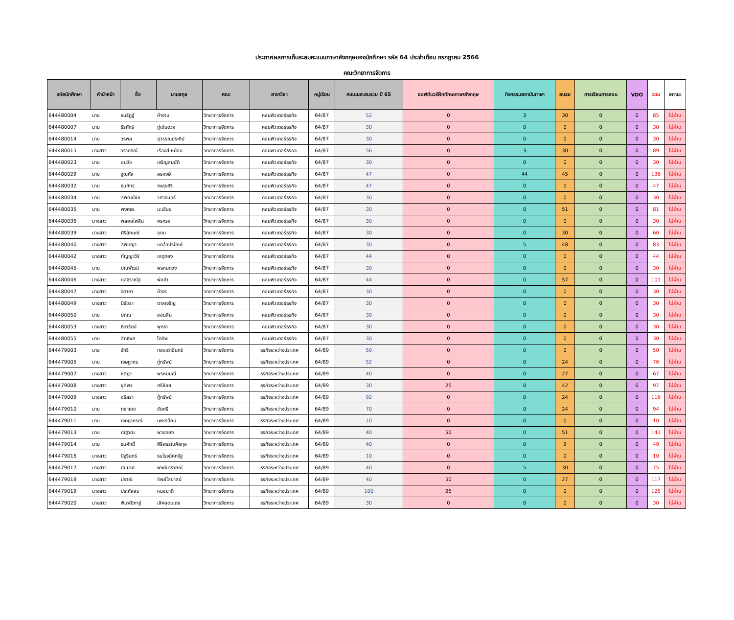ประกาศผลการเก็บสะสมคะแนนภาษาอังกฤษของนักศึกษา รหัส 64 ประจำเดือน กรกฎาคม 2566
คณะวิทยาการจัดการ
| รหัสนักศึกษา | คำนำหน้า | ชื่อ | นามสกุล | คณะ | สาขาวิชา | หมู่เรียน | คะแนนสะสมรวม ปี 65 | ซอฟต์แวร์ฝึกทักษะภาษาอังกฤษ | กิจกรรมสถาบันภาษา | อบรม | การเรียนการสอน | VDO | รวม | สถานะ |
| --- | --- | --- | --- | --- | --- | --- | --- | --- | --- | --- | --- | --- | --- | --- |
| 644480004 | นาย | ธนรัฏฐ์ | คำงาม | วิทยาการจัดการ | คอมพิวเตอร์ธุรกิจ | 64/87 | 52 | 0 | 3 | 30 | 0 | 0 | 85 | ไม่ผ่าน |
| 644480007 | นาย | ธีรภัทร์ | ภู่เด่นดวง | วิทยาการจัดการ | คอมพิวเตอร์ธุรกิจ | 64/87 | 30 | 0 | 0 | 0 | 0 | 0 | 30 | ไม่ผ่าน |
| 644480014 | นาย | วรพล | สุวรรณประทีป | วิทยาการจัดการ | คอมพิวเตอร์ธุรกิจ | 64/87 | 30 | 0 | 0 | 0 | 0 | 0 | 30 | ไม่ผ่าน |
| 644480015 | นางสาว | วราภรณ์ | เรืองสีเหมือน | วิทยาการจัดการ | คอมพิวเตอร์ธุรกิจ | 64/87 | 56 | 0 | 3 | 30 | 0 | 0 | 89 | ไม่ผ่าน |
| 644480023 | นาย | อนวัช | เจริญสมบัติ | วิทยาการจัดการ | คอมพิวเตอร์ธุรกิจ | 64/87 | 30 | 0 | 0 | 0 | 0 | 0 | 30 | ไม่ผ่าน |
| 644480029 | นาย | ฐณภัส | สรหงษ์ | วิทยาการจัดการ | คอมพิวเตอร์ธุรกิจ | 64/87 | 47 | 0 | 44 | 45 | 0 | 0 | 136 | ไม่ผ่าน |
| 644480032 | นาย | ธนภัทร | จงสุขศิริ | วิทยาการจัดการ | คอมพิวเตอร์ธุรกิจ | 64/87 | 47 | 0 | 0 | 0 | 0 | 0 | 47 | ไม่ผ่าน |
| 644480034 | นาย | สุพัฒน์ชัย | วิศวจันทร์ | วิทยาการจัดการ | คอมพิวเตอร์ธุรกิจ | 64/87 | 30 | 0 | 0 | 0 | 0 | 0 | 30 | ไม่ผ่าน |
| 644480035 | นาย | พงศธร | มะเอียง | วิทยาการจัดการ | คอมพิวเตอร์ธุรกิจ | 64/87 | 30 | 0 | 0 | 51 | 0 | 0 | 81 | ไม่ผ่าน |
| 644480036 | นางสาว | พลอยไพลิน | ศรทรง | วิทยาการจัดการ | คอมพิวเตอร์ธุรกิจ | 64/87 | 30 | 0 | 0 | 0 | 0 | 0 | 30 | ไม่ผ่าน |
| 644480039 | นางสาว | ศิริลักษณ์ | อุดม | วิทยาการจัดการ | คอมพิวเตอร์ธุรกิจ | 64/87 | 30 | 0 | 0 | 30 | 0 | 0 | 60 | ไม่ผ่าน |
| 644480040 | นางสาว | สุพิชญา | แคล้วปรปักษ์ | วิทยาการจัดการ | คอมพิวเตอร์ธุรกิจ | 64/87 | 30 | 0 | 5 | 48 | 0 | 0 | 83 | ไม่ผ่าน |
| 644480042 | นางสาว | กัญญาวีร์ | เกตุทอง | วิทยาการจัดการ | คอมพิวเตอร์ธุรกิจ | 64/87 | 44 | 0 | 0 | 0 | 0 | 0 | 44 | ไม่ผ่าน |
| 644480045 | นาย | ปณพัฒน์ | พรหมดวง | วิทยาการจัดการ | คอมพิวเตอร์ธุรกิจ | 64/87 | 30 | 0 | 0 | 0 | 0 | 0 | 30 | ไม่ผ่าน |
| 644480046 | นางสาว | กุลจิราณัฐ | พ่อค้า | วิทยาการจัดการ | คอมพิวเตอร์ธุรกิจ | 64/87 | 44 | 0 | 0 | 57 | 0 | 0 | 101 | ไม่ผ่าน |
| 644480047 | นางสาว | จิดาภา | กำจร | วิทยาการจัดการ | คอมพิวเตอร์ธุรกิจ | 64/87 | 30 | 0 | 0 | 0 | 0 | 0 | 30 | ไม่ผ่าน |
| 644480049 | นางสาว | นิรัชรา | ตาลเจริญ | วิทยาการจัดการ | คอมพิวเตอร์ธุรกิจ | 64/87 | 30 | 0 | 0 | 0 | 0 | 0 | 30 | ไม่ผ่าน |
| 644480050 | นาย | ปฤณ | ออมสิน | วิทยาการจัดการ | คอมพิวเตอร์ธุรกิจ | 64/87 | 30 | 0 | 0 | 0 | 0 | 0 | 30 | ไม่ผ่าน |
| 644480053 | นางสาว | ธิดารัตน์ | พุทธา | วิทยาการจัดการ | คอมพิวเตอร์ธุรกิจ | 64/87 | 30 | 0 | 0 | 0 | 0 | 0 | 30 | ไม่ผ่าน |
| 644480055 | นาย | สิทธิพล | โตทัพ | วิทยาการจัดการ | คอมพิวเตอร์ธุรกิจ | 64/87 | 30 | 0 | 0 | 0 | 0 | 0 | 30 | ไม่ผ่าน |
| 644479003 | นาย | จักรี | ทองเต่าอินทร์ | วิทยาการจัดการ | ธุรกิจระหว่างประเทศ | 64/89 | 50 | 0 | 0 | 0 | 0 | 0 | 50 | ไม่ผ่าน |
| 644479005 | นาย | เจษฎากร | กู่ทรัพย์ | วิทยาการจัดการ | ธุรกิจระหว่างประเทศ | 64/89 | 52 | 0 | 0 | 24 | 0 | 0 | 76 | ไม่ผ่าน |
| 644479007 | นางสาว | ชลิฎา | พรหมมณี | วิทยาการจัดการ | ธุรกิจระหว่างประเทศ | 64/89 | 40 | 0 | 0 | 27 | 0 | 0 | 67 | ไม่ผ่าน |
| 644479008 | นางสาว | ชุลีพร | ศรีย้อย | วิทยาการจัดการ | ธุรกิจระหว่างประเทศ | 64/89 | 30 | 25 | 0 | 42 | 0 | 0 | 97 | ไม่ผ่าน |
| 644479009 | นางสาว | อริสรา | กู้ทรัพย์ | วิทยาการจัดการ | ธุรกิจระหว่างประเทศ | 64/89 | 92 | 0 | 0 | 24 | 0 | 0 | 116 | ไม่ผ่าน |
| 644479010 | นาย | ทชาเดช | ชัยศรี | วิทยาการจัดการ | ธุรกิจระหว่างประเทศ | 64/89 | 70 | 0 | 0 | 24 | 0 | 0 | 94 | ไม่ผ่าน |
| 644479011 | นาย | เจษฎาภรณ์ | เพชรป้อม | วิทยาการจัดการ | ธุรกิจระหว่างประเทศ | 64/89 | 10 | 0 | 0 | 0 | 0 | 0 | 10 | ไม่ผ่าน |
| 644479013 | นาย | ณัฐวุฒ | พวงทอง | วิทยาการจัดการ | ธุรกิจระหว่างประเทศ | 64/89 | 40 | 50 | 0 | 51 | 0 | 0 | 141 | ไม่ผ่าน |
| 644479014 | นาย | ธนศักดิ์ | ศิริพรรณศิลกุล | วิทยาการจัดการ | ธุรกิจระหว่างประเทศ | 64/89 | 40 | 0 | 0 | 9 | 0 | 0 | 49 | ไม่ผ่าน |
| 644479016 | นางสาว | ปัฐรินทร์ | ธนโรจน์ศุภรัฐ | วิทยาการจัดการ | ธุรกิจระหว่างประเทศ | 64/89 | 10 | 0 | 0 | 0 | 0 | 0 | 10 | ไม่ผ่าน |
| 644479017 | นางสาว | ปิยมาศ | พงษ์นารายณ์ | วิทยาการจัดการ | ธุรกิจระหว่างประเทศ | 64/89 | 40 | 0 | 5 | 30 | 0 | 0 | 75 | ไม่ผ่าน |
| 644479018 | นางสาว | ปราณี | ทิพย์ไสยาสน์ | วิทยาการจัดการ | ธุรกิจระหว่างประเทศ | 64/89 | 40 | 50 | 0 | 27 | 0 | 0 | 117 | ไม่ผ่าน |
| 644479019 | นางสาว | ประภัสสร | หมอยาดี | วิทยาการจัดการ | ธุรกิจระหว่างประเทศ | 64/89 | 100 | 25 | 0 | 0 | 0 | 0 | 125 | ไม่ผ่าน |
| 644479020 | นางสาว | พิมพ์นิภาฐ์ | เลิศอุดมเดช | วิทยาการจัดการ | ธุรกิจระหว่างประเทศ | 64/89 | 30 | 0 | 0 | 0 | 0 | 0 | 30 | ไม่ผ่าน |